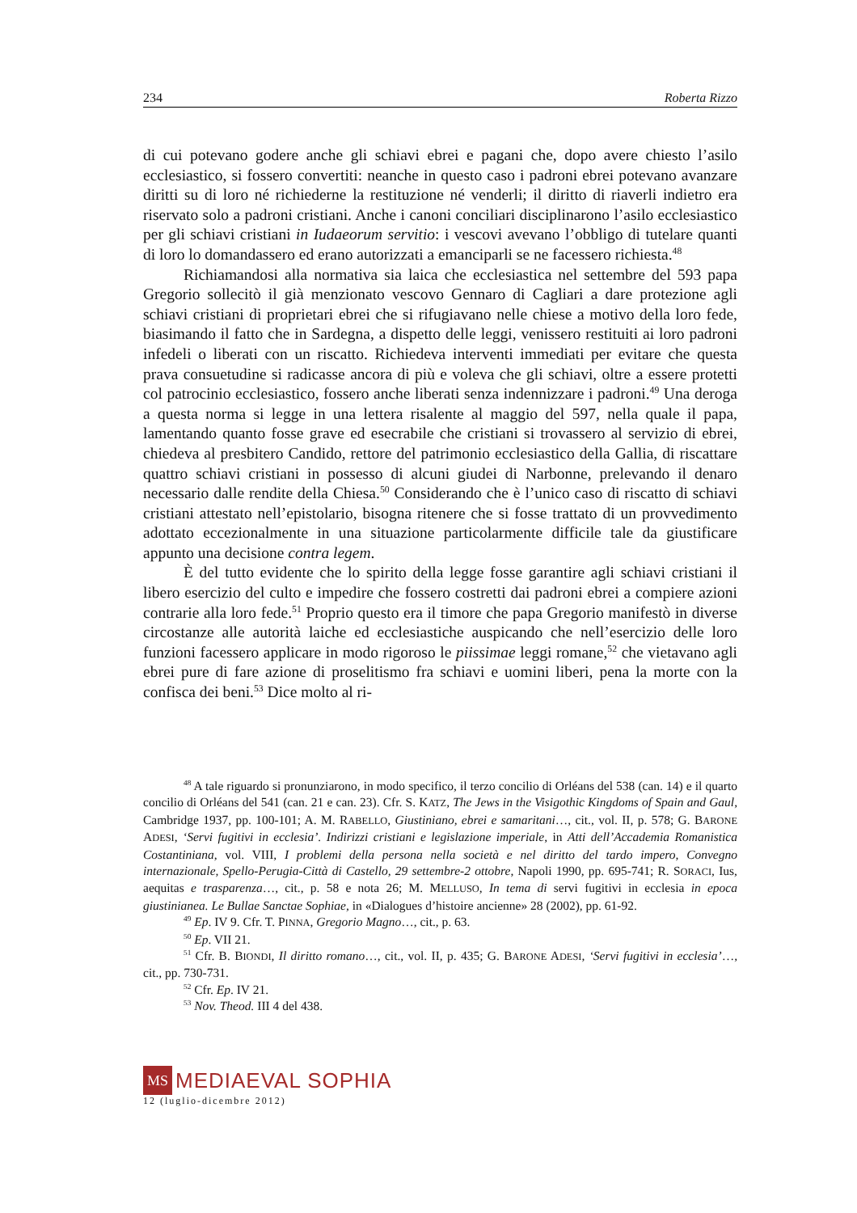234 Roberta Rizzo
di cui potevano godere anche gli schiavi ebrei e pagani che, dopo avere chiesto l’asilo ecclesiastico, si fossero convertiti: neanche in questo caso i padroni ebrei potevano avanzare diritti su di loro né richiederne la restituzione né venderli; il diritto di riaverli indietro era riservato solo a padroni cristiani. Anche i canoni conciliari disciplinarono l’asilo ecclesiastico per gli schiavi cristiani in Iudaeorum servitio: i vescovi avevano l’obbligo di tutelare quanti di loro lo domandassero ed erano autorizzati a emanciparli se ne facessero richiesta.<sup>48</sup>
Richiamandosi alla normativa sia laica che ecclesiastica nel settembre del 593 papa Gregorio sollecitò il già menzionato vescovo Gennaro di Cagliari a dare protezione agli schiavi cristiani di proprietari ebrei che si rifugiavano nelle chiese a motivo della loro fede, biasimando il fatto che in Sardegna, a dispetto delle leggi, venissero restituiti ai loro padroni infedeli o liberati con un riscatto. Richiedeva interventi immediati per evitare che questa prava consuetudine si radicasse ancora di più e voleva che gli schiavi, oltre a essere protetti col patrocinio ecclesiastico, fossero anche liberati senza indennizzare i padroni.<sup>49</sup> Una deroga a questa norma si legge in una lettera risalente al maggio del 597, nella quale il papa, lamentando quanto fosse grave ed esecrabile che cristiani si trovassero al servizio di ebrei, chiedeva al presbitero Candido, rettore del patrimonio ecclesiastico della Gallia, di riscattare quattro schiavi cristiani in possesso di alcuni giudei di Narbonne, prelevando il denaro necessario dalle rendite della Chiesa.<sup>50</sup> Considerando che è l’unico caso di riscatto di schiavi cristiani attestato nell’epistolario, bisogna ritenere che si fosse trattato di un provvedimento adottato eccezionalmente in una situazione particolarmente difficile tale da giustificare appunto una decisione contra legem.
È del tutto evidente che lo spirito della legge fosse garantire agli schiavi cristiani il libero esercizio del culto e impedire che fossero costretti dai padroni ebrei a compiere azioni contrarie alla loro fede.<sup>51</sup> Proprio questo era il timore che papa Gregorio manifestò in diverse circostanze alle autorità laiche ed ecclesiastiche auspicando che nell’esercizio delle loro funzioni facessero applicare in modo rigoroso le piissimae leggi romane,<sup>52</sup> che vietavano agli ebrei pure di fare azione di proselitismo fra schiavi e uomini liberi, pena la morte con la confisca dei beni.<sup>53</sup> Dice molto al ri-
<sup>48</sup> A tale riguardo si pronunziarono, in modo specifico, il terzo concilio di Orléans del 538 (can. 14) e il quarto concilio di Orléans del 541 (can. 21 e can. 23). Cfr. S. KATZ, The Jews in the Visigothic Kingdoms of Spain and Gaul, Cambridge 1937, pp. 100-101; A. M. RABELLO, Giustiniano, ebrei e samaritani…, cit., vol. II, p. 578; G. BARONE ADESI, ‘Servi fugitivi in ecclesia’. Indirizzi cristiani e legislazione imperiale, in Atti dell’Accademia Romanistica Costantiniana, vol. VIII, I problemi della persona nella società e nel diritto del tardo impero, Convegno internazionale, Spello-Perugia-Città di Castello, 29 settembre-2 ottobre, Napoli 1990, pp. 695-741; R. SORACI, Ius, aequitas e trasparenza…, cit., p. 58 e nota 26; M. MELLUSO, In tema di servi fugitivi in ecclesia in epoca giustinianea. Le Bullae Sanctae Sophiae, in «Dialogues d’histoire ancienne» 28 (2002), pp. 61-92.
<sup>49</sup> Ep. IV 9. Cfr. T. PINNA, Gregorio Magno…, cit., p. 63.
<sup>50</sup> Ep. VII 21.
<sup>51</sup> Cfr. B. BIONDI, Il diritto romano…, cit., vol. II, p. 435; G. BARONE ADESI, ‘Servi fugitivi in ecclesia’…, cit., pp. 730-731.
<sup>52</sup> Cfr. Ep. IV 21.
<sup>53</sup> Nov. Theod. III 4 del 438.
MS
MEDIAEVAL SOPHIA
12 (luglio-dicembre 2012)